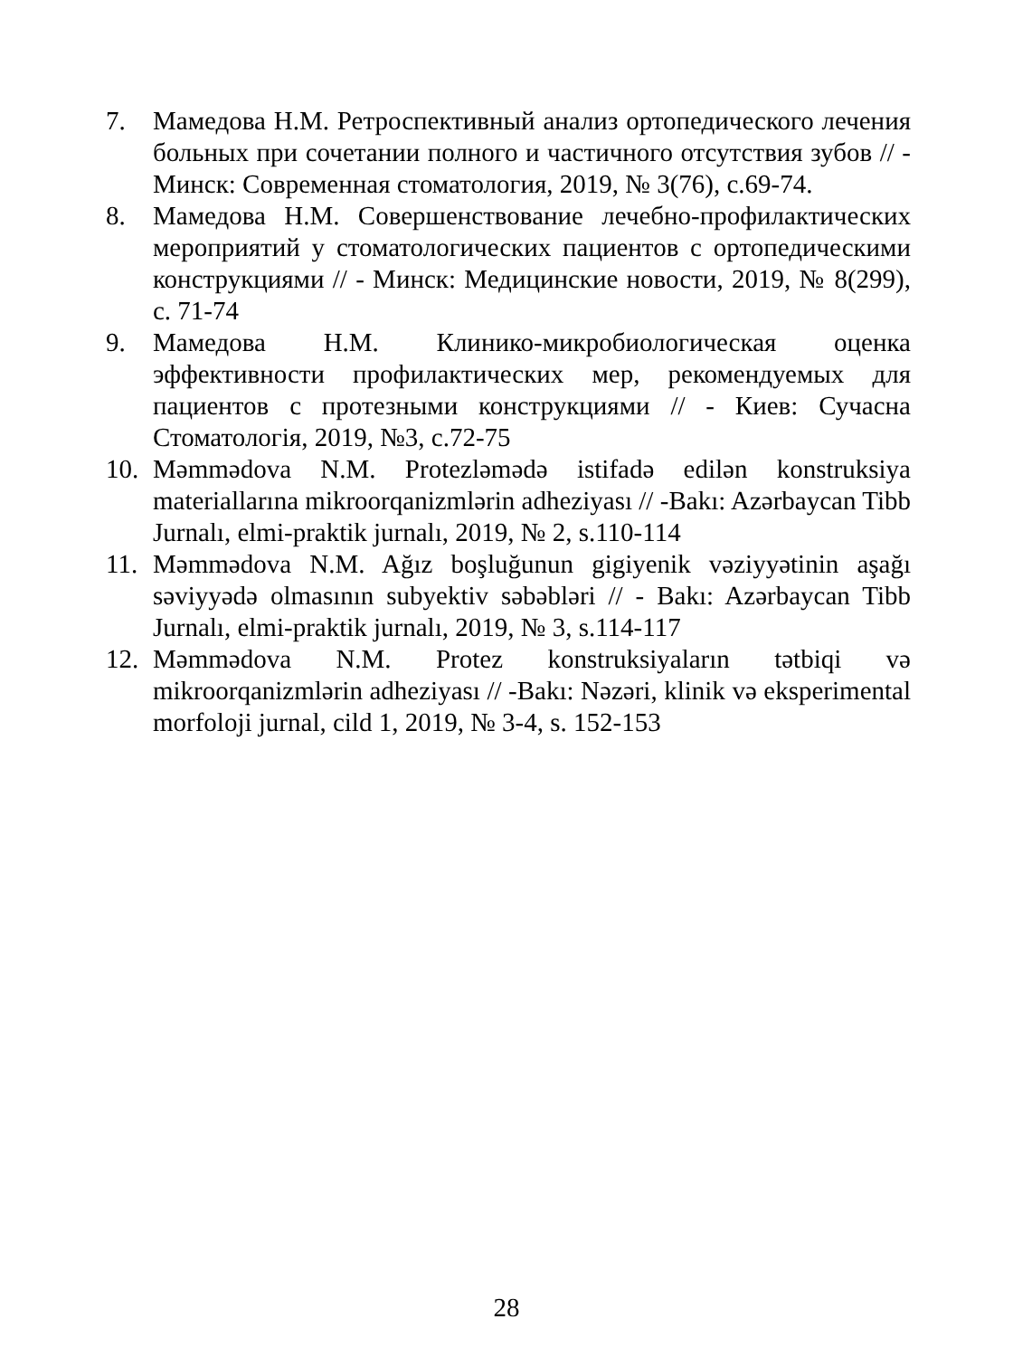7. Мамедова Н.М. Ретроспективный анализ ортопедического лечения больных при сочетании полного и частичного отсутствия зубов // - Минск: Современная стоматология, 2019, № 3(76), с.69-74.
8. Мамедова Н.М. Совершенствование лечебно-профилактических мероприятий у стоматологических пациентов с ортопедическими конструкциями // - Минск: Медицинские новости, 2019, № 8(299), с. 71-74
9. Мамедова Н.М. Клинико-микробиологическая оценка эффективности профилактических мер, рекомендуемых для пациентов с протезными конструкциями // - Киев: Сучасна Стоматологія, 2019, №3, с.72-75
10. Məmmədova N.M. Protezləmədə istifadə edilən konstruksiya materiallarına mikroorqanizmlərin adheziyası // -Bakı: Azərbaycan Tibb Jurnalı, elmi-praktik jurnalı, 2019, № 2, s.110-114
11. Məmmədova N.M. Ağız boşluğunun gigiyenik vəziyyətinin aşağı səviyyədə olmasının subyektiv səbəbləri // - Bakı: Azərbaycan Tibb Jurnalı, elmi-praktik jurnalı, 2019, № 3, s.114-117
12. Məmmədova N.M. Protez konstruksiyaların tətbiqi və mikroorqanizmlərin adheziyası // -Bakı: Nəzəri, klinik və eksperimental morfoloji jurnal, cild 1, 2019, № 3-4, s. 152-153
28